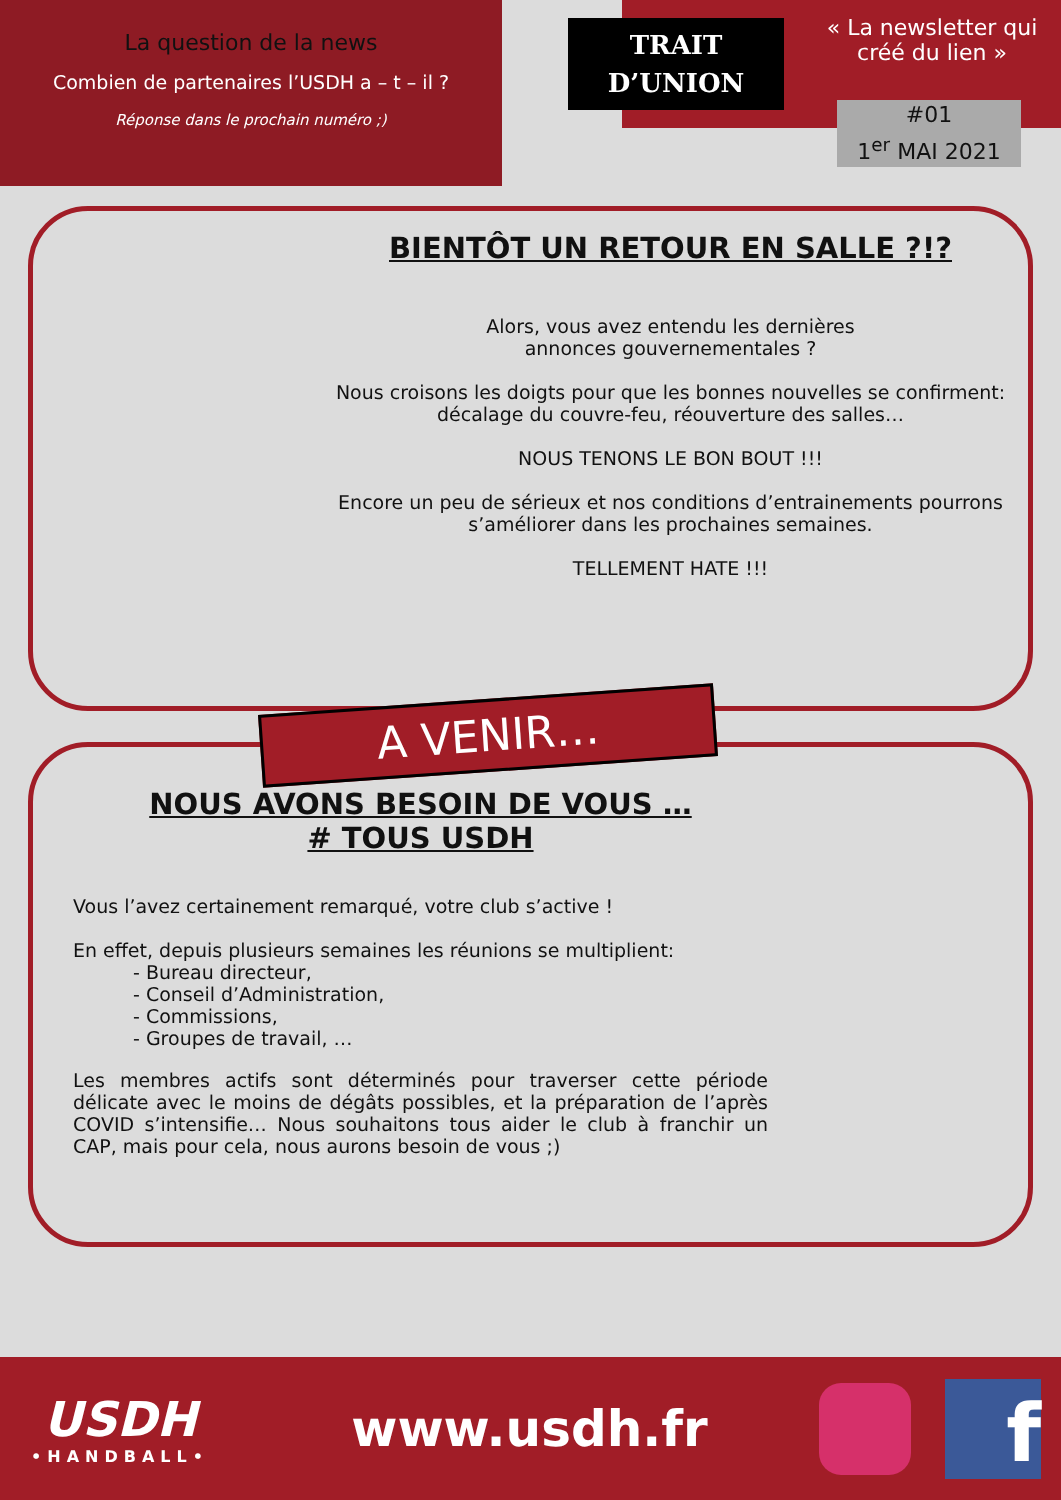La question de la news
Combien de partenaires l’USDH a – t – il ?
Réponse dans le prochain numéro ;)
TRAIT
D’UNION
« La newsletter qui créé du lien »
#01
1<sup>er</sup> MAI 2021
BIENTÔT UN RETOUR EN SALLE ?!?
Alors, vous avez entendu les dernières
annonces gouvernementales ?
Nous croisons les doigts pour que les bonnes nouvelles se confirment: décalage du couvre-feu, réouverture des salles…
NOUS TENONS LE BON BOUT !!!
Encore un peu de sérieux et nos conditions d’entrainements pourrons s’améliorer dans les prochaines semaines.
TELLEMENT HATE !!!
A VENIR…
NOUS AVONS BESOIN DE VOUS …
# TOUS USDH
Vous l’avez certainement remarqué, votre club s’active !
En effet, depuis plusieurs semaines les réunions se multiplient:
- Bureau directeur,
- Conseil d’Administration,
- Commissions,
- Groupes de travail, …
Les membres actifs sont déterminés pour traverser cette période délicate avec le moins de dégâts possibles, et la préparation de l’après COVID s’intensifie… Nous souhaitons tous aider le club à franchir un CAP, mais pour cela, nous aurons besoin de vous ;)
USDH
•HANDBALL•
www.usdh.fr
f